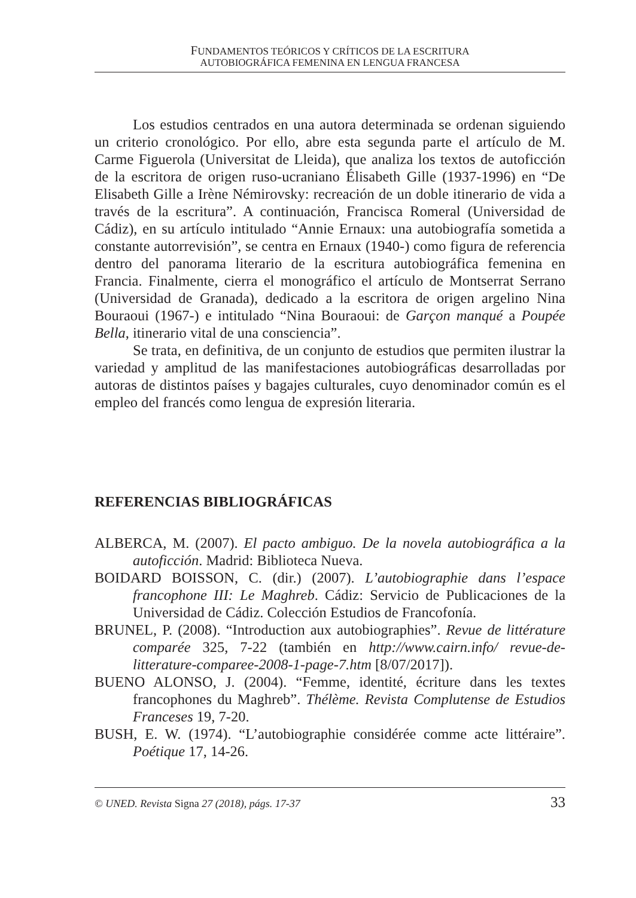FUNDAMENTOS TEÓRICOS Y CRÍTICOS DE LA ESCRITURA
AUTOBIOGRÁFICA FEMENINA EN LENGUA FRANCESA
Los estudios centrados en una autora determinada se ordenan siguiendo un criterio cronológico. Por ello, abre esta segunda parte el artículo de M. Carme Figuerola (Universitat de Lleida), que analiza los textos de autoficción de la escritora de origen ruso-ucraniano Élisabeth Gille (1937-1996) en “De Elisabeth Gille a Irène Némirovsky: recreación de un doble itinerario de vida a través de la escritura”. A continuación, Francisca Romeral (Universidad de Cádiz), en su artículo intitulado “Annie Ernaux: una autobiografía sometida a constante autorrevisión”, se centra en Ernaux (1940-) como figura de referencia dentro del panorama literario de la escritura autobiográfica femenina en Francia. Finalmente, cierra el monográfico el artículo de Montserrat Serrano (Universidad de Granada), dedicado a la escritora de origen argelino Nina Bouraoui (1967-) e intitulado “Nina Bouraoui: de Garçon manqué a Poupée Bella, itinerario vital de una consciencia”.
Se trata, en definitiva, de un conjunto de estudios que permiten ilustrar la variedad y amplitud de las manifestaciones autobiográficas desarrolladas por autoras de distintos países y bagajes culturales, cuyo denominador común es el empleo del francés como lengua de expresión literaria.
REFERENCIAS BIBLIOGRÁFICAS
ALBERCA, M. (2007). El pacto ambiguo. De la novela autobiográfica a la autoficción. Madrid: Biblioteca Nueva.
BOIDARD BOISSON, C. (dir.) (2007). L’autobiographie dans l’espace francophone III: Le Maghreb. Cádiz: Servicio de Publicaciones de la Universidad de Cádiz. Colección Estudios de Francofonía.
BRUNEL, P. (2008). “Introduction aux autobiographies”. Revue de littérature comparée 325, 7-22 (también en http://www.cairn.info/ revue-de-litterature-comparee-2008-1-page-7.htm [8/07/2017]).
BUENO ALONSO, J. (2004). “Femme, identité, écriture dans les textes francophones du Maghreb”. Thélème. Revista Complutense de Estudios Franceses 19, 7-20.
BUSH, E. W. (1974). “L’autobiographie considérée comme acte littéraire”. Poétique 17, 14-26.
© UNED. Revista Signa 27 (2018), págs. 17-37 33